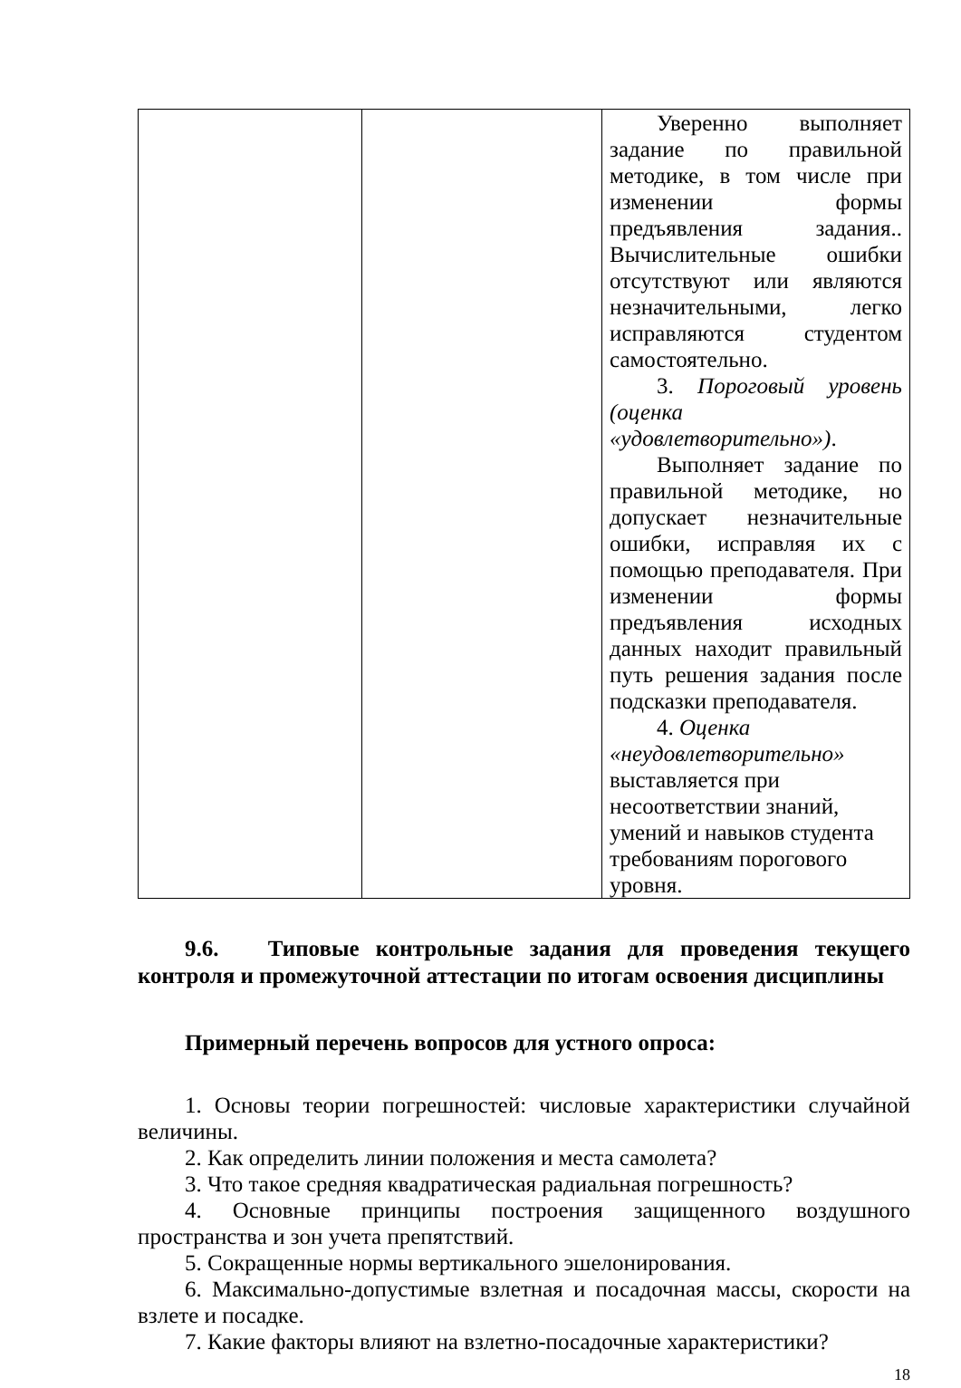| | | Уверенно выполняет задание по правильной методике, в том числе при изменении формы предъявления задания.. Вычислительные ошибки отсутствуют или являются незначительными, легко исправляются студентом самостоятельно. 3. Пороговый уровень (оценка «удовлетворительно») . Выполняет задание по правильной методике, но допускает незначительные ошибки, исправляя их с помощью преподавателя. При изменении формы предъявления исходных данных находит правильный путь решения задания после подсказки преподавателя. 4. Оценка «неудовлетворительно» выставляется при несоответствии знаний, умений и навыков студента требованиям порогового уровня. |
9.6. Типовые контрольные задания для проведения текущего контроля и промежуточной аттестации по итогам освоения дисциплины
Примерный перечень вопросов для устного опроса:
1. Основы теории погрешностей: числовые характеристики случайной величины.
2. Как определить линии положения и места самолета?
3. Что такое средняя квадратическая радиальная погрешность?
4. Основные принципы построения защищенного воздушного пространства и зон учета препятствий.
5. Сокращенные нормы вертикального эшелонирования.
6. Максимально-допустимые взлетная и посадочная массы, скорости на взлете и посадке.
7. Какие факторы влияют на взлетно-посадочные характеристики?
18